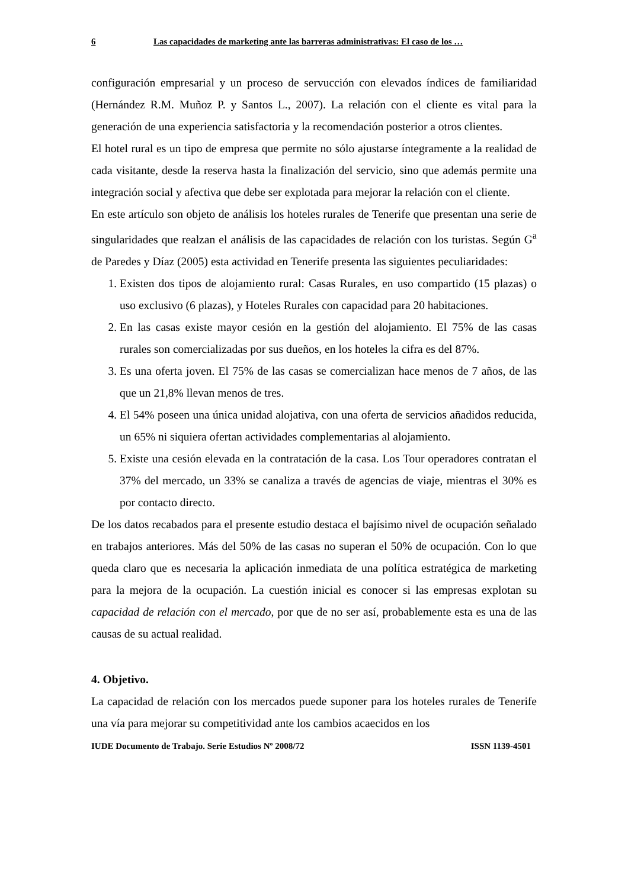6 Las capacidades de marketing ante las barreras administrativas: El caso de los …
configuración empresarial y un proceso de servucción con elevados índices de familiaridad (Hernández R.M. Muñoz P. y Santos L., 2007). La relación con el cliente es vital para la generación de una experiencia satisfactoria y la recomendación posterior a otros clientes.
El hotel rural es un tipo de empresa que permite no sólo ajustarse íntegramente a la realidad de cada visitante, desde la reserva hasta la finalización del servicio, sino que además permite una integración social y afectiva que debe ser explotada para mejorar la relación con el cliente.
En este artículo son objeto de análisis los hoteles rurales de Tenerife que presentan una serie de singularidades que realzan el análisis de las capacidades de relación con los turistas. Según G<sup>a</sup> de Paredes y Díaz (2005) esta actividad en Tenerife presenta las siguientes peculiaridades:
1. Existen dos tipos de alojamiento rural: Casas Rurales, en uso compartido (15 plazas) o uso exclusivo (6 plazas), y Hoteles Rurales con capacidad para 20 habitaciones.
2. En las casas existe mayor cesión en la gestión del alojamiento. El 75% de las casas rurales son comercializadas por sus dueños, en los hoteles la cifra es del 87%.
3. Es una oferta joven. El 75% de las casas se comercializan hace menos de 7 años, de las que un 21,8% llevan menos de tres.
4. El 54% poseen una única unidad alojativa, con una oferta de servicios añadidos reducida, un 65% ni siquiera ofertan actividades complementarias al alojamiento.
5. Existe una cesión elevada en la contratación de la casa. Los Tour operadores contratan el 37% del mercado, un 33% se canaliza a través de agencias de viaje, mientras el 30% es por contacto directo.
De los datos recabados para el presente estudio destaca el bajísimo nivel de ocupación señalado en trabajos anteriores. Más del 50% de las casas no superan el 50% de ocupación. Con lo que queda claro que es necesaria la aplicación inmediata de una política estratégica de marketing para la mejora de la ocupación. La cuestión inicial es conocer si las empresas explotan su capacidad de relación con el mercado, por que de no ser así, probablemente esta es una de las causas de su actual realidad.
4. Objetivo.
La capacidad de relación con los mercados puede suponer para los hoteles rurales de Tenerife una vía para mejorar su competitividad ante los cambios acaecidos en los
IUDE Documento de Trabajo. Serie Estudios Nº 2008/72 ISSN 1139-4501